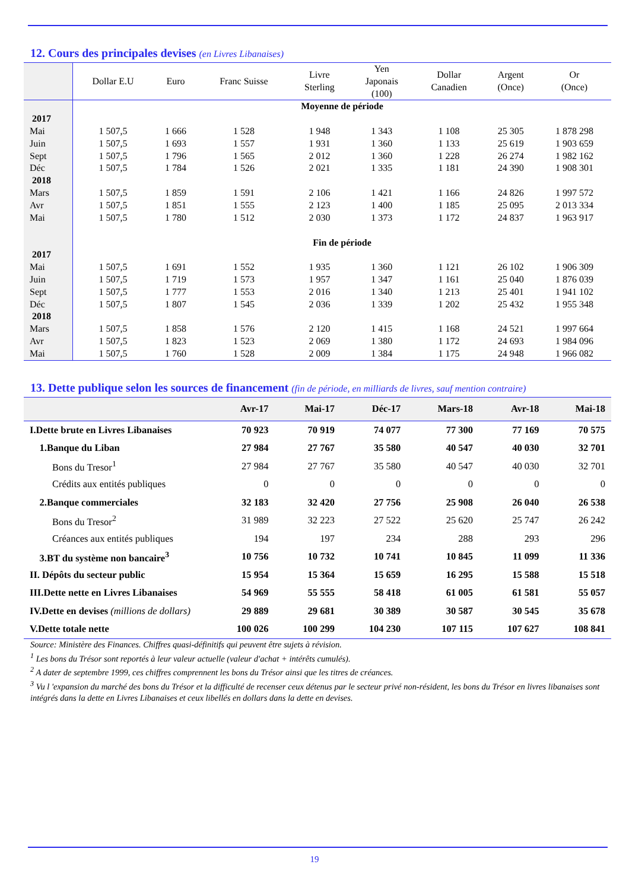12. Cours des principales devises (en Livres Libanaises)
| | Dollar E.U | Euro | Franc Suisse | Livre Sterling | Yen Japonais (100) | Dollar Canadien | Argent (Once) | Or (Once) |
| --- | --- | --- | --- | --- | --- | --- | --- | --- |
| | Moyenne de période | | | | | | | |
| 2017 | | | | | | | | |
| Mai | 1 507,5 | 1 666 | 1 528 | 1 948 | 1 343 | 1 108 | 25 305 | 1 878 298 |
| Juin | 1 507,5 | 1 693 | 1 557 | 1 931 | 1 360 | 1 133 | 25 619 | 1 903 659 |
| Sept | 1 507,5 | 1 796 | 1 565 | 2 012 | 1 360 | 1 228 | 26 274 | 1 982 162 |
| Déc | 1 507,5 | 1 784 | 1 526 | 2 021 | 1 335 | 1 181 | 24 390 | 1 908 301 |
| 2018 | | | | | | | | |
| Mars | 1 507,5 | 1 859 | 1 591 | 2 106 | 1 421 | 1 166 | 24 826 | 1 997 572 |
| Avr | 1 507,5 | 1 851 | 1 555 | 2 123 | 1 400 | 1 185 | 25 095 | 2 013 334 |
| Mai | 1 507,5 | 1 780 | 1 512 | 2 030 | 1 373 | 1 172 | 24 837 | 1 963 917 |
| | Fin de période | | | | | | | |
| 2017 | | | | | | | | |
| Mai | 1 507,5 | 1 691 | 1 552 | 1 935 | 1 360 | 1 121 | 26 102 | 1 906 309 |
| Juin | 1 507,5 | 1 719 | 1 573 | 1 957 | 1 347 | 1 161 | 25 040 | 1 876 039 |
| Sept | 1 507,5 | 1 777 | 1 553 | 2 016 | 1 340 | 1 213 | 25 401 | 1 941 102 |
| Déc | 1 507,5 | 1 807 | 1 545 | 2 036 | 1 339 | 1 202 | 25 432 | 1 955 348 |
| 2018 | | | | | | | | |
| Mars | 1 507,5 | 1 858 | 1 576 | 2 120 | 1 415 | 1 168 | 24 521 | 1 997 664 |
| Avr | 1 507,5 | 1 823 | 1 523 | 2 069 | 1 380 | 1 172 | 24 693 | 1 984 096 |
| Mai | 1 507,5 | 1 760 | 1 528 | 2 009 | 1 384 | 1 175 | 24 948 | 1 966 082 |
13. Dette publique selon les sources de financement (fin de période, en milliards de livres, sauf mention contraire)
| | Avr-17 | Mai-17 | Déc-17 | Mars-18 | Avr-18 | Mai-18 |
| --- | --- | --- | --- | --- | --- | --- |
| I.Dette brute en Livres Libanaises | 70 923 | 70 919 | 74 077 | 77 300 | 77 169 | 70 575 |
| 1.Banque du Liban | 27 984 | 27 767 | 35 580 | 40 547 | 40 030 | 32 701 |
| Bons du Tresor<sup>1</sup> | 27 984 | 27 767 | 35 580 | 40 547 | 40 030 | 32 701 |
| Crédits aux entités publiques | 0 | 0 | 0 | 0 | 0 | 0 |
| 2.Banque commerciales | 32 183 | 32 420 | 27 756 | 25 908 | 26 040 | 26 538 |
| Bons du Tresor<sup>2</sup> | 31 989 | 32 223 | 27 522 | 25 620 | 25 747 | 26 242 |
| Créances aux entités publiques | 194 | 197 | 234 | 288 | 293 | 296 |
| 3.BT du système non bancaire<sup>3</sup> | 10 756 | 10 732 | 10 741 | 10 845 | 11 099 | 11 336 |
| II. Dépôts du secteur public | 15 954 | 15 364 | 15 659 | 16 295 | 15 588 | 15 518 |
| III.Dette nette en Livres Libanaises | 54 969 | 55 555 | 58 418 | 61 005 | 61 581 | 55 057 |
| IV.Dette en devises (millions de dollars) | 29 889 | 29 681 | 30 389 | 30 587 | 30 545 | 35 678 |
| V.Dette totale nette | 100 026 | 100 299 | 104 230 | 107 115 | 107 627 | 108 841 |
Source: Ministère des Finances. Chiffres quasi-définitifs qui peuvent être sujets à révision.
<sup>1</sup> Les bons du Trésor sont reportés à leur valeur actuelle (valeur d'achat + intérêts cumulés).
<sup>2</sup> A dater de septembre 1999, ces chiffres comprennent les bons du Trésor ainsi que les titres de créances.
<sup>3</sup> Vu l 'expansion du marché des bons du Trésor et la difficulté de recenser ceux détenus par le secteur privé non-résident, les bons du Trésor en livres libanaises sont intégrés dans la dette en Livres Libanaises et ceux libellés en dollars dans la dette en devises.
19